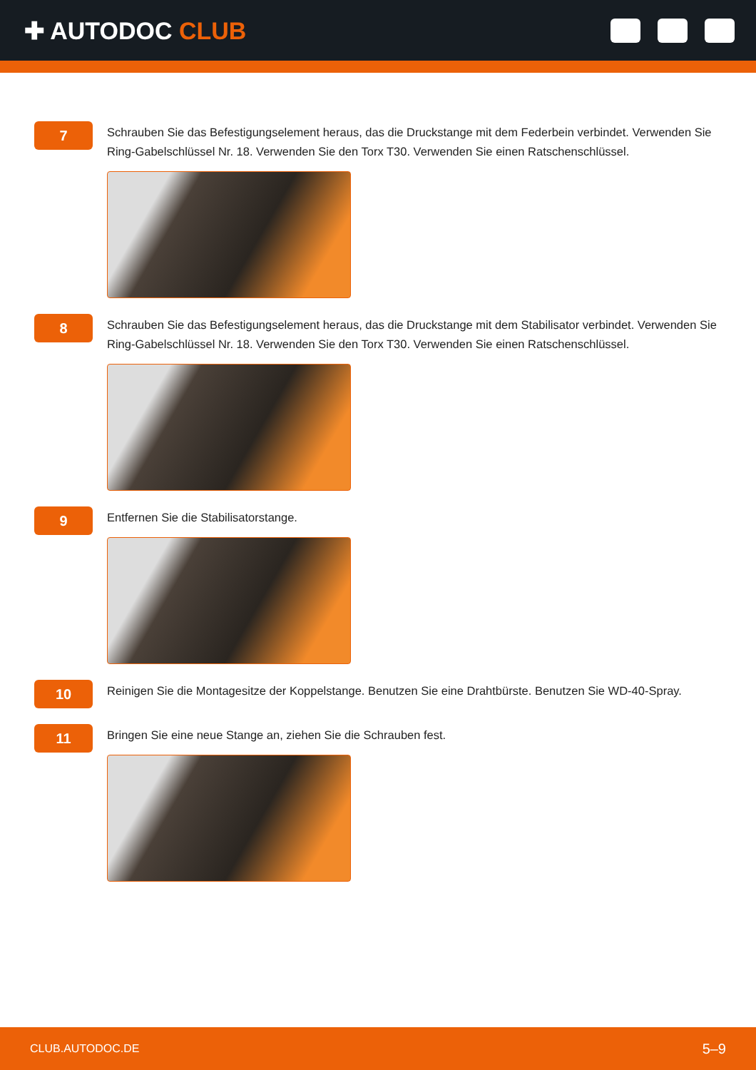✚ AUTODOC CLUB
7
Schrauben Sie das Befestigungselement heraus, das die Druckstange mit dem Federbein verbindet. Verwenden Sie Ring-Gabelschlüssel Nr. 18. Verwenden Sie den Torx T30. Verwenden Sie einen Ratschenschlüssel.
8
Schrauben Sie das Befestigungselement heraus, das die Druckstange mit dem Stabilisator verbindet. Verwenden Sie Ring-Gabelschlüssel Nr. 18. Verwenden Sie den Torx T30. Verwenden Sie einen Ratschenschlüssel.
9
Entfernen Sie die Stabilisatorstange.
10
Reinigen Sie die Montagesitze der Koppelstange. Benutzen Sie eine Drahtbürste. Benutzen Sie WD-40-Spray.
11
Bringen Sie eine neue Stange an, ziehen Sie die Schrauben fest.
CLUB.AUTODOC.DE 5–9